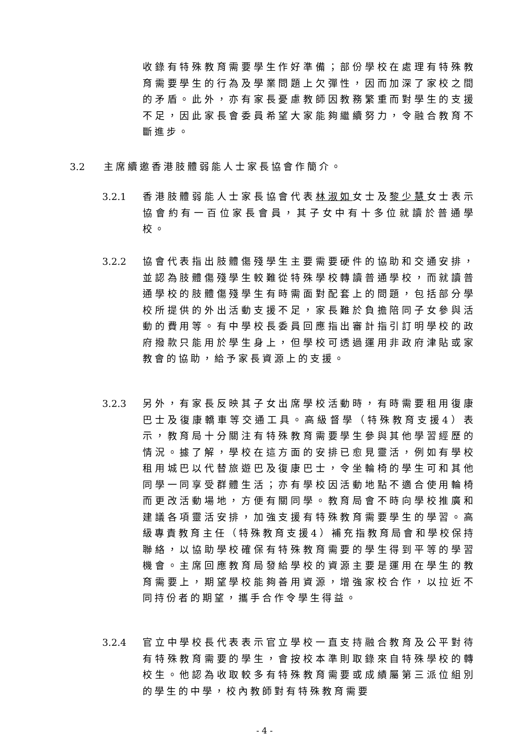收錄有特殊教育需要學生作好準備；部份學校在處理有特殊教育需要學生的行為及學業問題上欠彈性，因而加深了家校之間的矛盾。此外，亦有家長憂慮教師因教務繁重而對學生的支援不足，因此家長會委員希望大家能夠繼續努力，令融合教育不斷進步。
3.2 主席續邀香港肢體弱能人士家長協會作簡介。
3.2.1 香港肢體弱能人士家長協會代表林淑如女士及黎少慧女士表示協會約有一百位家長會員，其子女中有十多位就讀於普通學校。
3.2.2 協會代表指出肢體傷殘學生主要需要硬件的協助和交通安排，並認為肢體傷殘學生較難從特殊學校轉讀普通學校，而就讀普通學校的肢體傷殘學生有時需面對配套上的問題，包括部分學校所提供的外出活動支援不足，家長難於負擔陪同子女參與活動的費用等。有中學校長委員回應指出審計指引訂明學校的政府撥款只能用於學生身上，但學校可透過運用非政府津貼或家教會的協助，給予家長資源上的支援。
3.2.3 另外，有家長反映其子女出席學校活動時，有時需要租用復康巴士及復康轎車等交通工具。高級督學（特殊教育支援4）表示，教育局十分關注有特殊教育需要學生參與其他學習經歷的情況。據了解，學校在這方面的安排已愈見靈活，例如有學校租用城巴以代替旅遊巴及復康巴士，令坐輪椅的學生可和其他同學一同享受群體生活；亦有學校因活動地點不適合使用輪椅而更改活動場地，方便有關同學。教育局會不時向學校推廣和建議各項靈活安排，加強支援有特殊教育需要學生的學習。高級專責教育主任（特殊教育支援4）補充指教育局會和學校保持聯絡，以協助學校確保有特殊教育需要的學生得到平等的學習機會。主席回應教育局發給學校的資源主要是運用在學生的教育需要上，期望學校能夠善用資源，增強家校合作，以拉近不同持份者的期望，攜手合作令學生得益。
3.2.4 官立中學校長代表表示官立學校一直支持融合教育及公平對待有特殊教育需要的學生，會按校本準則取錄來自特殊學校的轉校生。他認為收取較多有特殊教育需要或成績屬第三派位組別的學生的中學，校內教師對有特殊教育需要
- 4 -